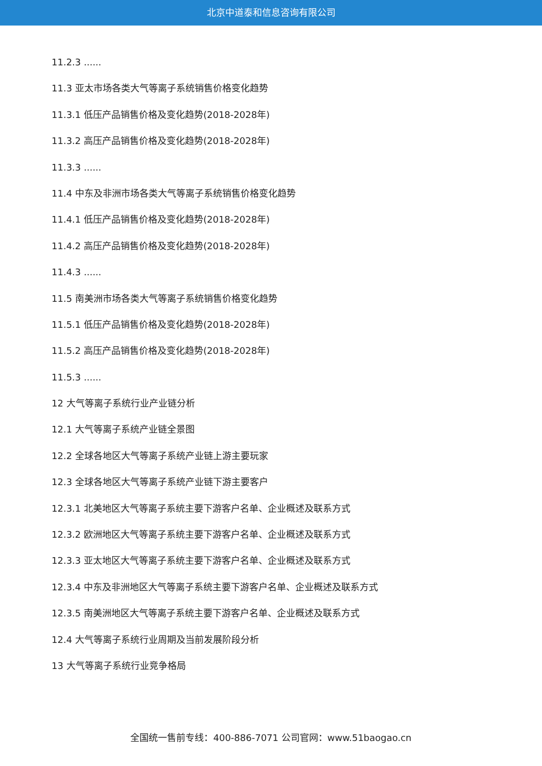北京中道泰和信息咨询有限公司
11.2.3 ......
11.3 亚太市场各类大气等离子系统销售价格变化趋势
11.3.1 低压产品销售价格及变化趋势(2018-2028年)
11.3.2 高压产品销售价格及变化趋势(2018-2028年)
11.3.3 ......
11.4 中东及非洲市场各类大气等离子系统销售价格变化趋势
11.4.1 低压产品销售价格及变化趋势(2018-2028年)
11.4.2 高压产品销售价格及变化趋势(2018-2028年)
11.4.3 ......
11.5 南美洲市场各类大气等离子系统销售价格变化趋势
11.5.1 低压产品销售价格及变化趋势(2018-2028年)
11.5.2 高压产品销售价格及变化趋势(2018-2028年)
11.5.3 ......
12 大气等离子系统行业产业链分析
12.1 大气等离子系统产业链全景图
12.2 全球各地区大气等离子系统产业链上游主要玩家
12.3 全球各地区大气等离子系统产业链下游主要客户
12.3.1 北美地区大气等离子系统主要下游客户名单、企业概述及联系方式
12.3.2 欧洲地区大气等离子系统主要下游客户名单、企业概述及联系方式
12.3.3 亚太地区大气等离子系统主要下游客户名单、企业概述及联系方式
12.3.4 中东及非洲地区大气等离子系统主要下游客户名单、企业概述及联系方式
12.3.5 南美洲地区大气等离子系统主要下游客户名单、企业概述及联系方式
12.4 大气等离子系统行业周期及当前发展阶段分析
13 大气等离子系统行业竞争格局
全国统一售前专线：400-886-7071 公司官网：www.51baogao.cn